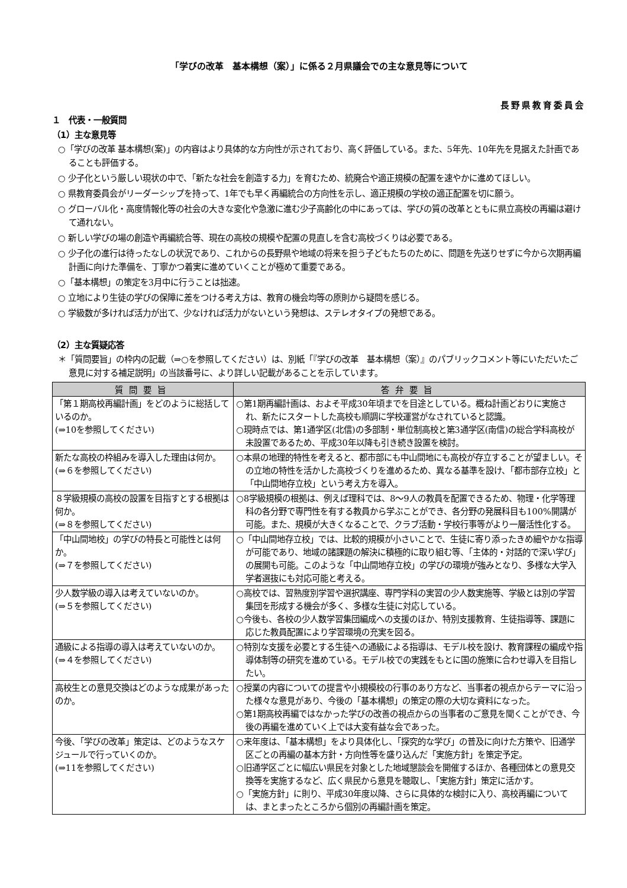「学びの改革　基本構想（案）」に係る２月県議会での主な意見等について
長野県教育委員会
１　代表・一般質問
（1）主な意見等
○「学びの改革 基本構想(案)」の内容はより具体的な方向性が示されており、高く評価している。また、5年先、10年先を見据えた計画であることも評価する。
○ 少子化という厳しい現状の中で、「新たな社会を創造する力」を育むため、統廃合や適正規模の配置を速やかに進めてほしい。
○ 県教育委員会がリーダーシップを持って、1年でも早く再編統合の方向性を示し、適正規模の学校の適正配置を切に願う。
○ グローバル化・高度情報化等の社会の大きな変化や急激に進む少子高齢化の中にあっては、学びの質の改革とともに県立高校の再編は避けて通れない。
○ 新しい学びの場の創造や再編統合等、現在の高校の規模や配置の見直しを含む高校づくりは必要である。
○ 少子化の進行は待ったなしの状況であり、これからの長野県や地域の将来を担う子どもたちのために、問題を先送りせずに今から次期再編計画に向けた準備を、丁寧かつ着実に進めていくことが極めて重要である。
○「基本構想」の策定を3月中に行うことは拙速。
○ 立地により生徒の学びの保障に差をつける考え方は、教育の機会均等の原則から疑問を感じる。
○ 学級数が多ければ活力が出て、少なければ活力がないという発想は、ステレオタイプの発想である。
（2）主な質疑応答
＊「質問要旨」の枠内の記載（⇒○を参照してください）は、別紙「『学びの改革　基本構想（案）』のパブリックコメント等にいただいたご意見に対する補足説明」の当該番号に、より詳しい記載があることを示しています。
| 質問要旨 | 答弁要旨 |
| --- | --- |
| 「第１期高校再編計画」をどのように総括しているのか。 (⇒10を参照してください) | ○第1期再編計画は、およそ平成30年頃までを目途としている。概ね計画どおりに実施され、新たにスタートした高校も順調に学校運営がなされていると認識。 ○現時点では、第1通学区(北信)の多部制・単位制高校と第3通学区(南信)の総合学科高校が未設置であるため、平成30年以降も引き続き設置を検討。 |
| 新たな高校の枠組みを導入した理由は何か。 (⇒６を参照してください) | ○本県の地理的特性を考えると、都市部にも中山間地にも高校が存立することが望ましい。その立地の特性を活かした高校づくりを進めるため、異なる基準を設け、「都市部存立校」と「中山間地存立校」という考え方を導入。 |
| ８学級規模の高校の設置を目指すとする根拠は何か。 (⇒８を参照してください) | ○8学級規模の根拠は、例えば理科では、8～9人の教員を配置できるため、物理・化学等理科の各分野で専門性を有する教員から学ぶことができ、各分野の発展科目も100%開講が可能。また、規模が大きくなることで、クラブ活動・学校行事等がより一層活性化する。 |
| 「中山間地校」の学びの特長と可能性とは何か。 (⇒７を参照してください) | ○「中山間地存立校」では、比較的規模が小さいことで、生徒に寄り添ったきめ細やかな指導が可能であり、地域の諸課題の解決に積極的に取り組む等、「主体的・対話的で深い学び」の展開も可能。このような「中山間地存立校」の学びの環境が強みとなり、多様な大学入学者選抜にも対応可能と考える。 |
| 少人数学級の導入は考えていないのか。 (⇒５を参照してください) | ○高校では、習熟度別学習や選択講座、専門学科の実習の少人数実施等、学級とは別の学習集団を形成する機会が多く、多様な生徒に対応している。 ○今後も、各校の少人数学習集団編成への支援のほか、特別支援教育、生徒指導等、課題に応じた教員配置により学習環境の充実を図る。 |
| 通級による指導の導入は考えていないのか。 (⇒４を参照してください) | ○特別な支援を必要とする生徒への通級による指導は、モデル校を設け、教育課程の編成や指導体制等の研究を進めている。モデル校での実践をもとに国の施策に合わせ導入を目指したい。 |
| 高校生との意見交換はどのような成果があったのか。 | ○授業の内容についての提言や小規模校の行事のあり方など、当事者の視点からテーマに沿った様々な意見があり、今後の「基本構想」の策定の際の大切な資料になった。 ○第1期高校再編ではなかった学びの改善の視点からの当事者のご意見を聞くことができ、今後の再編を進めていく上では大変有益な会であった。 |
| 今後、「学びの改革」策定は、どのようなスケジュールで行っていくのか。 (⇒11を参照してください) | ○来年度は、「基本構想」をより具体化し、「探究的な学び」の普及に向けた方策や、旧通学区ごとの再編の基本方針・方向性等を盛り込んだ「実施方針」を策定予定。 ○旧通学区ごとに幅広い県民を対象とした地域懇談会を開催するほか、各種団体との意見交換等を実施するなど、広く県民から意見を聴取し、「実施方針」策定に活かす。 ○「実施方針」に則り、平成30年度以降、さらに具体的な検討に入り、高校再編については、まとまったところから個別の再編計画を策定。 |